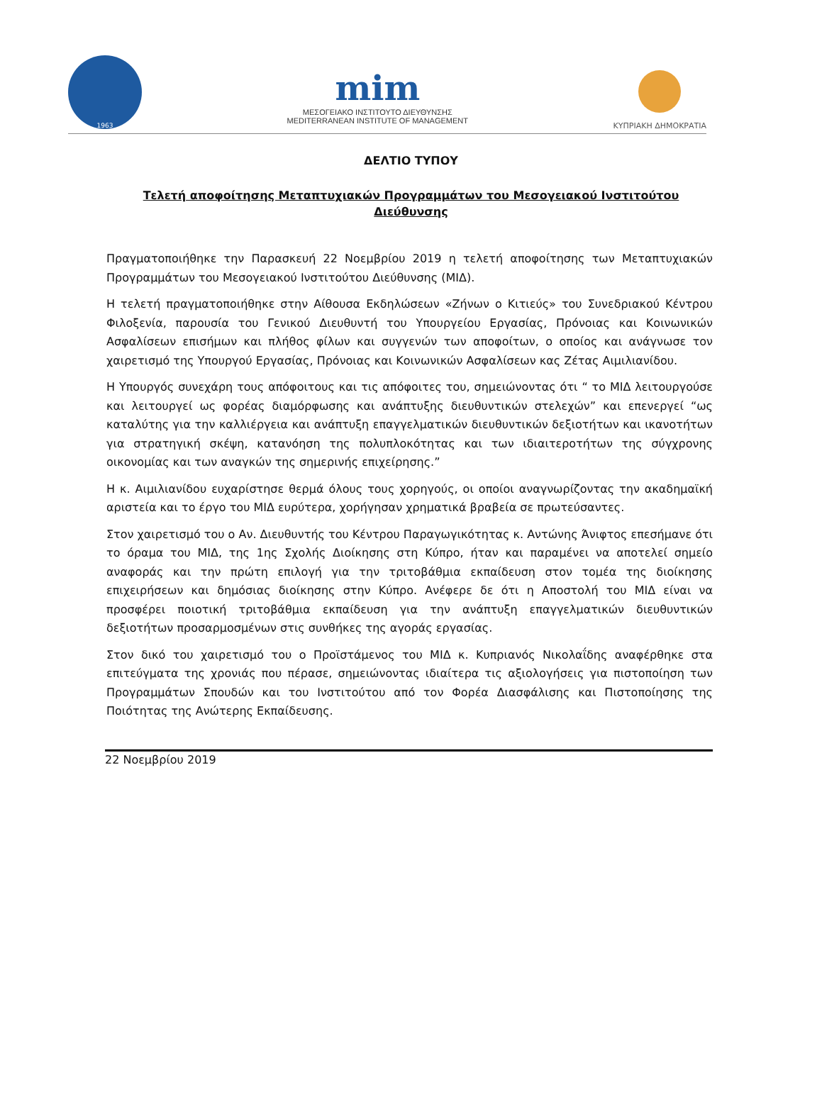1963
mim
ΜΕΣΟΓΕΙΑΚΟ ΙΝΣΤΙΤΟΥΤΟ ΔΙΕΥΘΥΝΣΗΣ
MEDITERRANEAN INSTITUTE OF MANAGEMENT
ΚΥΠΡΙΑΚΗ ΔΗΜΟΚΡΑΤΙΑ
ΔΕΛΤΙΟ ΤΥΠΟΥ
Τελετή αποφοίτησης Μεταπτυχιακών Προγραμμάτων του Μεσογειακού Ινστιτούτου Διεύθυνσης
Πραγματοποιήθηκε την Παρασκευή 22 Νοεμβρίου 2019 η τελετή αποφοίτησης των Μεταπτυχιακών Προγραμμάτων του Μεσογειακού Ινστιτούτου Διεύθυνσης (ΜΙΔ).
Η τελετή πραγματοποιήθηκε στην Αίθουσα Εκδηλώσεων «Ζήνων ο Κιτιεύς» του Συνεδριακού Κέντρου Φιλοξενία, παρουσία του Γενικού Διευθυντή του Υπουργείου Εργασίας, Πρόνοιας και Κοινωνικών Ασφαλίσεων επισήμων και πλήθος φίλων και συγγενών των αποφοίτων, ο οποίος και ανάγνωσε τον χαιρετισμό της Υπουργού Εργασίας, Πρόνοιας και Κοινωνικών Ασφαλίσεων κας Ζέτας Αιμιλιανίδου.
Η Υπουργός συνεχάρη τους απόφοιτους και τις απόφοιτες του, σημειώνοντας ότι “ το ΜΙΔ λειτουργούσε και λειτουργεί ως φορέας διαμόρφωσης και ανάπτυξης διευθυντικών στελεχών” και επενεργεί “ως καταλύτης για την καλλιέργεια και ανάπτυξη επαγγελματικών διευθυντικών δεξιοτήτων και ικανοτήτων για στρατηγική σκέψη, κατανόηση της πολυπλοκότητας και των ιδιαιτεροτήτων της σύγχρονης οικονομίας και των αναγκών της σημερινής επιχείρησης.”
Η κ. Αιμιλιανίδου ευχαρίστησε θερμά όλους τους χορηγούς, οι οποίοι αναγνωρίζοντας την ακαδημαϊκή αριστεία και το έργο του ΜΙΔ ευρύτερα, χορήγησαν χρηματικά βραβεία σε πρωτεύσαντες.
Στον χαιρετισμό του ο Αν. Διευθυντής του Κέντρου Παραγωγικότητας κ. Αντώνης Άνιφτος επεσήμανε ότι το όραμα του ΜΙΔ, της 1ης Σχολής Διοίκησης στη Κύπρο, ήταν και παραμένει να αποτελεί σημείο αναφοράς και την πρώτη επιλογή για την τριτοβάθμια εκπαίδευση στον τομέα της διοίκησης επιχειρήσεων και δημόσιας διοίκησης στην Κύπρο. Ανέφερε δε ότι η Αποστολή του ΜΙΔ είναι να προσφέρει ποιοτική τριτοβάθμια εκπαίδευση για την ανάπτυξη επαγγελματικών διευθυντικών δεξιοτήτων προσαρμοσμένων στις συνθήκες της αγοράς εργασίας.
Στον δικό του χαιρετισμό του ο Προϊστάμενος του ΜΙΔ κ. Κυπριανός Νικολαΐδης αναφέρθηκε στα επιτεύγματα της χρονιάς που πέρασε, σημειώνοντας ιδιαίτερα τις αξιολογήσεις για πιστοποίηση των Προγραμμάτων Σπουδών και του Ινστιτούτου από τον Φορέα Διασφάλισης και Πιστοποίησης της Ποιότητας της Ανώτερης Εκπαίδευσης.
22 Νοεμβρίου 2019